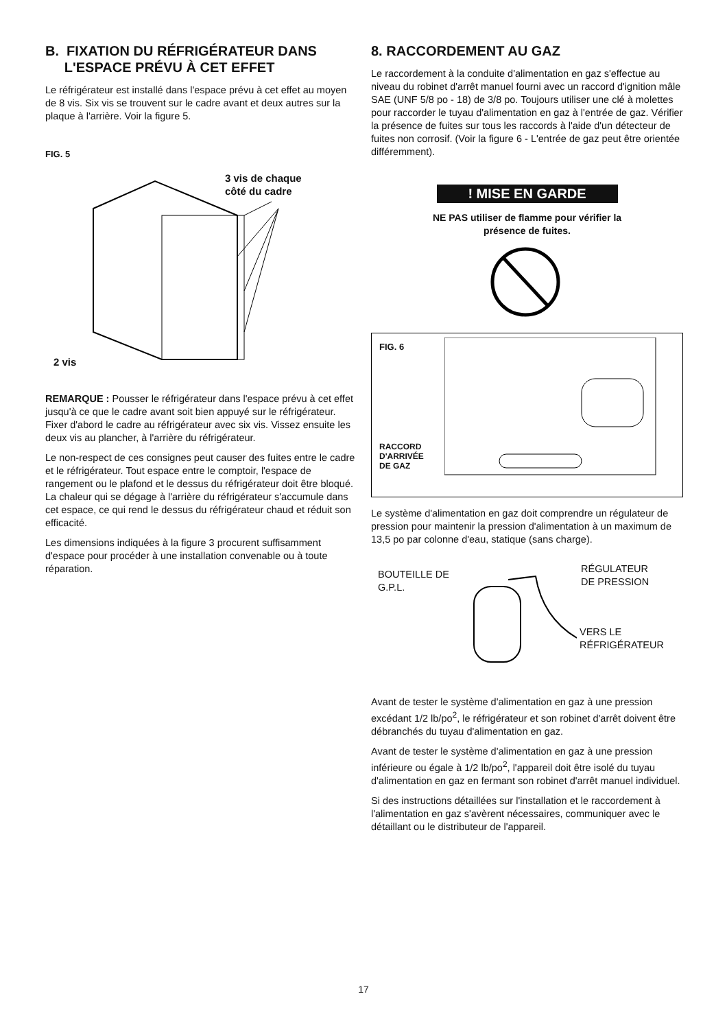B. FIXATION DU RÉFRIGÉRATEUR DANS
L'ESPACE PRÉVU À CET EFFET
Le réfrigérateur est installé dans l'espace prévu à cet effet au moyen de 8 vis. Six vis se trouvent sur le cadre avant et deux autres sur la plaque à l'arrière. Voir la figure 5.
FIG. 5
3 vis de chaque
côté du cadre
2 vis
REMARQUE : Pousser le réfrigérateur dans l'espace prévu à cet effet jusqu'à ce que le cadre avant soit bien appuyé sur le réfrigérateur. Fixer d'abord le cadre au réfrigérateur avec six vis. Vissez ensuite les deux vis au plancher, à l'arrière du réfrigérateur.
Le non-respect de ces consignes peut causer des fuites entre le cadre et le réfrigérateur. Tout espace entre le comptoir, l'espace de rangement ou le plafond et le dessus du réfrigérateur doit être bloqué. La chaleur qui se dégage à l'arrière du réfrigérateur s'accumule dans cet espace, ce qui rend le dessus du réfrigérateur chaud et réduit son efficacité.
Les dimensions indiquées à la figure 3 procurent suffisamment d'espace pour procéder à une installation convenable ou à toute réparation.
8. RACCORDEMENT AU GAZ
Le raccordement à la conduite d'alimentation en gaz s'effectue au niveau du robinet d'arrêt manuel fourni avec un raccord d'ignition mâle SAE (UNF 5/8 po - 18) de 3/8 po. Toujours utiliser une clé à molettes pour raccorder le tuyau d'alimentation en gaz à l'entrée de gaz. Vérifier la présence de fuites sur tous les raccords à l'aide d'un détecteur de fuites non corrosif. (Voir la figure 6 - L'entrée de gaz peut être orientée différemment).
! MISE EN GARDE
NE PAS utiliser de flamme pour vérifier la
présence de fuites.
FIG. 6
RACCORD
D'ARRIVÉE
DE GAZ
Le système d'alimentation en gaz doit comprendre un régulateur de pression pour maintenir la pression d'alimentation à un maximum de 13,5 po par colonne d'eau, statique (sans charge).
BOUTEILLE DE
G.P.L.
RÉGULATEUR
DE PRESSION
VERS LE
RÉFRIGÉRATEUR
Avant de tester le système d'alimentation en gaz à une pression excédant 1/2 lb/po<sup>2</sup>, le réfrigérateur et son robinet d'arrêt doivent être débranchés du tuyau d'alimentation en gaz.
Avant de tester le système d'alimentation en gaz à une pression inférieure ou égale à 1/2 lb/po<sup>2</sup>, l'appareil doit être isolé du tuyau d'alimentation en gaz en fermant son robinet d'arrêt manuel individuel.
Si des instructions détaillées sur l'installation et le raccordement à l'alimentation en gaz s'avèrent nécessaires, communiquer avec le détaillant ou le distributeur de l'appareil.
17